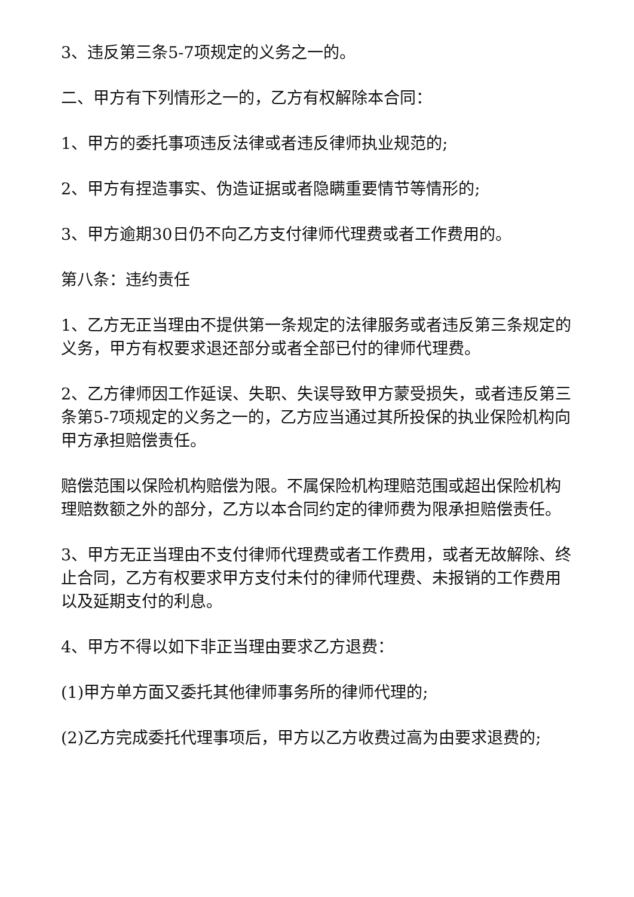3、违反第三条5-7项规定的义务之一的。
二、甲方有下列情形之一的，乙方有权解除本合同：
1、甲方的委托事项违反法律或者违反律师执业规范的;
2、甲方有捏造事实、伪造证据或者隐瞒重要情节等情形的;
3、甲方逾期30日仍不向乙方支付律师代理费或者工作费用的。
第八条：违约责任
1、乙方无正当理由不提供第一条规定的法律服务或者违反第三条规定的义务，甲方有权要求退还部分或者全部已付的律师代理费。
2、乙方律师因工作延误、失职、失误导致甲方蒙受损失，或者违反第三条第5-7项规定的义务之一的，乙方应当通过其所投保的执业保险机构向甲方承担赔偿责任。
赔偿范围以保险机构赔偿为限。不属保险机构理赔范围或超出保险机构理赔数额之外的部分，乙方以本合同约定的律师费为限承担赔偿责任。
3、甲方无正当理由不支付律师代理费或者工作费用，或者无故解除、终止合同，乙方有权要求甲方支付未付的律师代理费、未报销的工作费用以及延期支付的利息。
4、甲方不得以如下非正当理由要求乙方退费：
(1)甲方单方面又委托其他律师事务所的律师代理的;
(2)乙方完成委托代理事项后，甲方以乙方收费过高为由要求退费的;